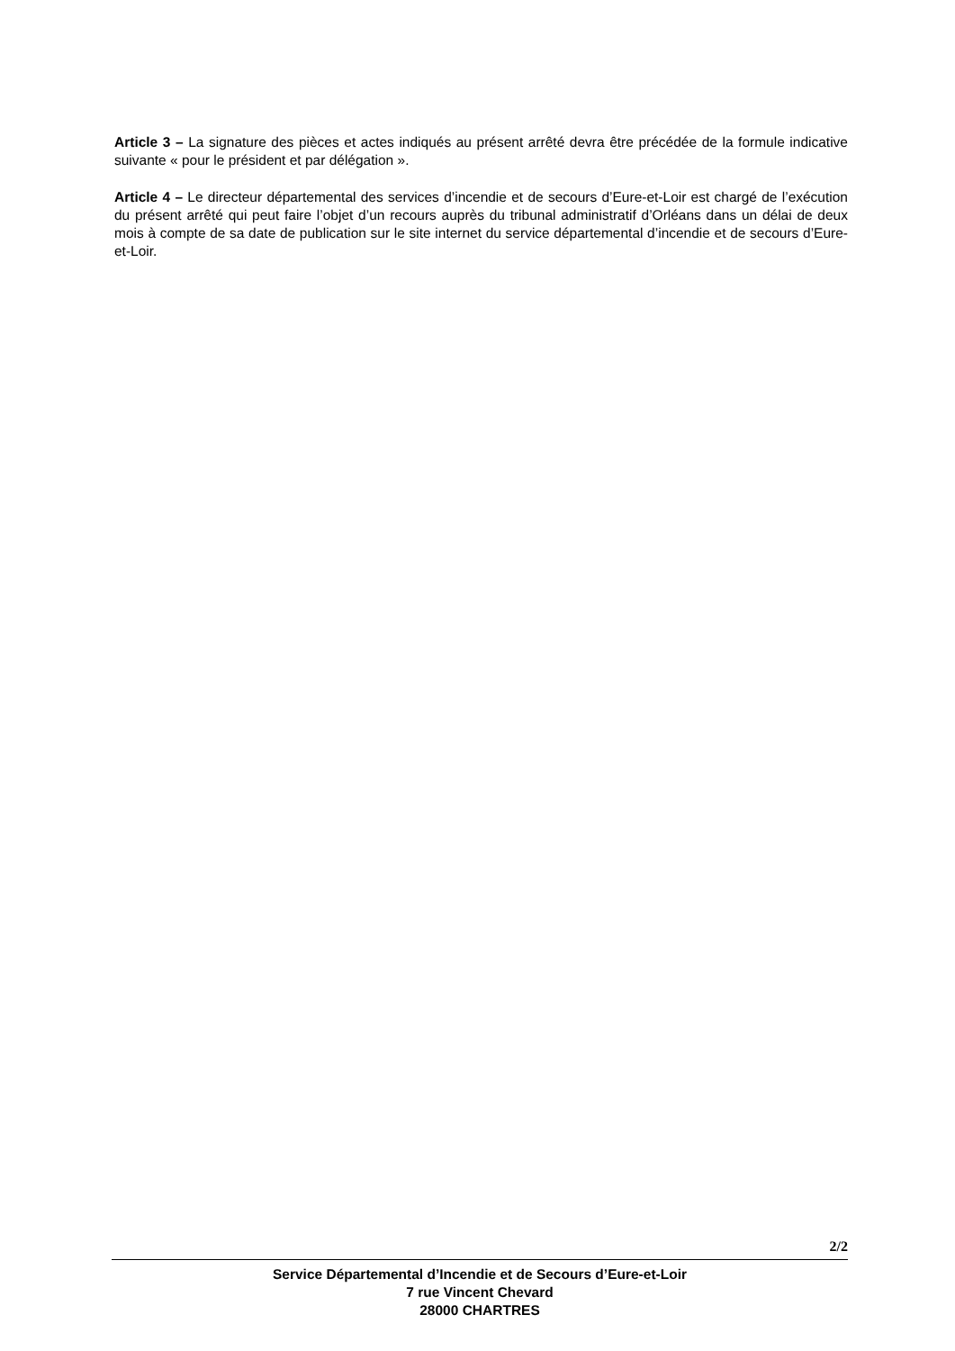Article 3 – La signature des pièces et actes indiqués au présent arrêté devra être précédée de la formule indicative suivante « pour le président et par délégation ».
Article 4 – Le directeur départemental des services d’incendie et de secours d’Eure-et-Loir est chargé de l’exécution du présent arrêté qui peut faire l’objet d’un recours auprès du tribunal administratif d’Orléans dans un délai de deux mois à compte de sa date de publication sur le site internet du service départemental d’incendie et de secours d’Eure-et-Loir.
2/2
Service Départemental d’Incendie et de Secours d’Eure-et-Loir
7 rue Vincent Chevard
28000 CHARTRES